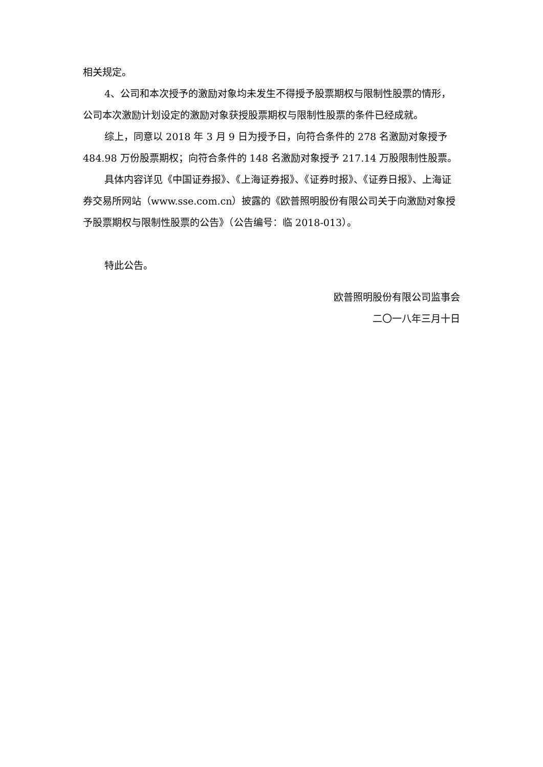相关规定。
4、公司和本次授予的激励对象均未发生不得授予股票期权与限制性股票的情形，公司本次激励计划设定的激励对象获授股票期权与限制性股票的条件已经成就。
综上，同意以 2018 年 3 月 9 日为授予日，向符合条件的 278 名激励对象授予 484.98 万份股票期权；向符合条件的 148 名激励对象授予 217.14 万股限制性股票。
具体内容详见《中国证券报》、《上海证券报》、《证券时报》、《证券日报》、上海证券交易所网站（www.sse.com.cn）披露的《欧普照明股份有限公司关于向激励对象授予股票期权与限制性股票的公告》（公告编号：临 2018-013）。
特此公告。
欧普照明股份有限公司监事会
二〇一八年三月十日